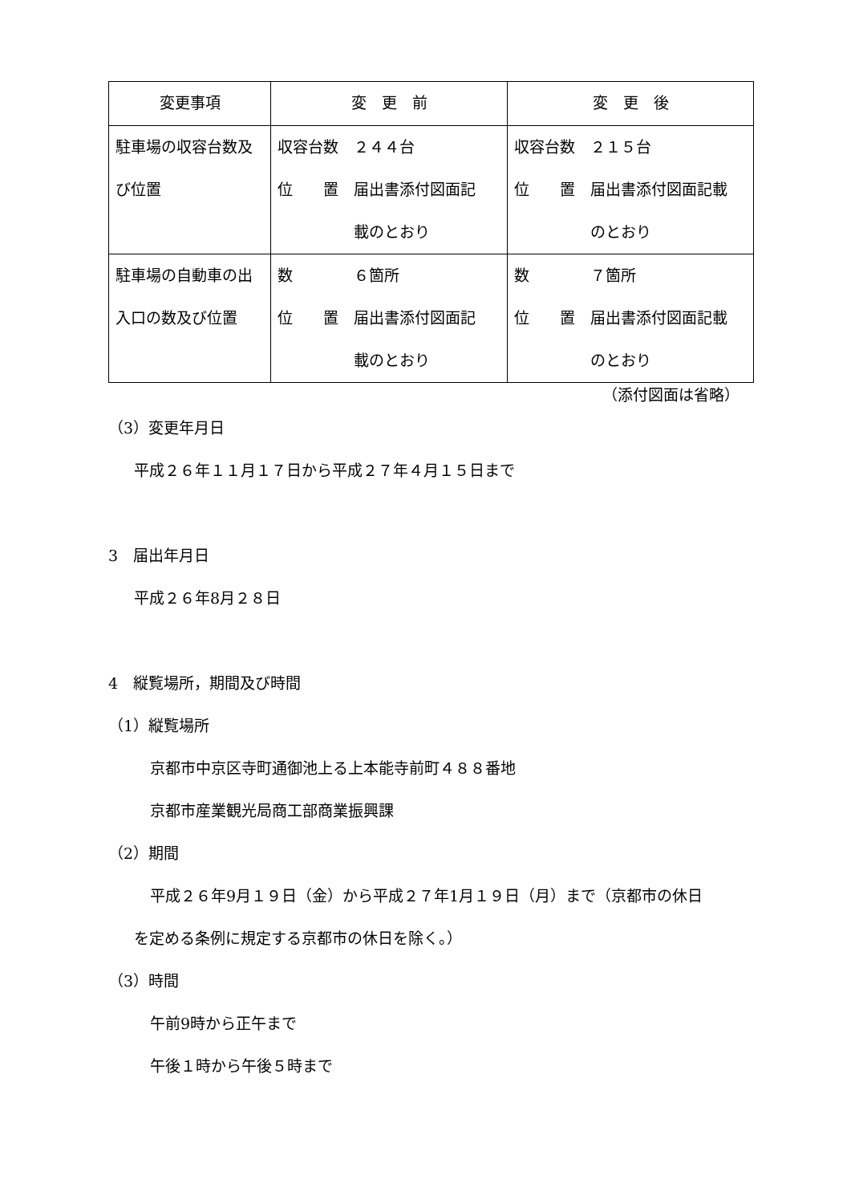| 変更事項 | 変 更 前 | 変 更 後 |
| --- | --- | --- |
| 駐車場の収容台数及 び位置 | 収容台数 ２４４台 位 置 届出書添付図面記 載のとおり | 収容台数 ２１５台 位 置 届出書添付図面記載 のとおり |
| 駐車場の自動車の出 入口の数及び位置 | 数 ６箇所 位 置 届出書添付図面記 載のとおり | 数 ７箇所 位 置 届出書添付図面記載 のとおり |
（添付図面は省略）
（3）変更年月日
平成２６年１１月１７日から平成２７年４月１５日まで
3　届出年月日
平成２６年8月２８日
4　縦覧場所，期間及び時間
（1）縦覧場所
京都市中京区寺町通御池上る上本能寺前町４８８番地
京都市産業観光局商工部商業振興課
（2）期間
平成２６年9月１９日（金）から平成２７年1月１９日（月）まで（京都市の休日
を定める条例に規定する京都市の休日を除く。）
（3）時間
午前9時から正午まで
午後１時から午後５時まで